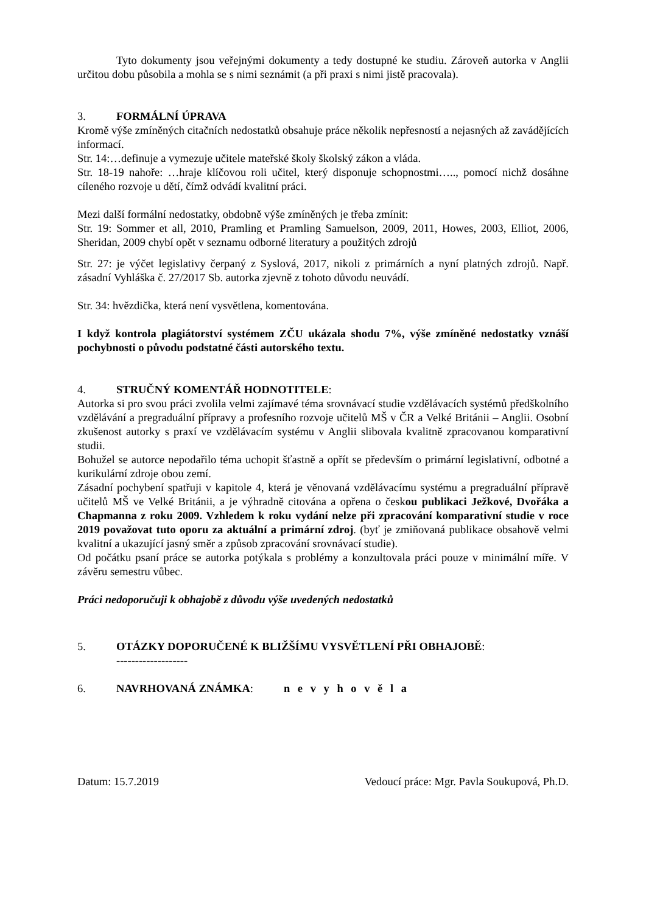Tyto dokumenty jsou veřejnými dokumenty a tedy dostupné ke studiu. Zároveň autorka v Anglii určitou dobu působila a mohla se s nimi seznámit (a při praxi s nimi jistě pracovala).
3. FORMÁLNÍ ÚPRAVA
Kromě výše zmíněných citačních nedostatků obsahuje práce několik nepřesností a nejasných až zavádějících informací.
Str. 14:…definuje a vymezuje učitele mateřské školy školský zákon a vláda.
Str. 18-19 nahoře: …hraje klíčovou roli učitel, který disponuje schopnostmi….., pomocí nichž dosáhne cíleného rozvoje u dětí, čímž odvádí kvalitní práci.
Mezi další formální nedostatky, obdobně výše zmíněných je třeba zmínit:
Str. 19: Sommer et all, 2010, Pramling et Pramling Samuelson, 2009, 2011, Howes, 2003, Elliot, 2006, Sheridan, 2009 chybí opět v seznamu odborné literatury a použitých zdrojů
Str. 27: je výčet legislativy čerpaný z Syslová, 2017, nikoli z primárních a nyní platných zdrojů. Např. zásadní Vyhláška č. 27/2017 Sb. autorka zjevně z tohoto důvodu neuvádí.
Str. 34: hvězdička, která není vysvětlena, komentována.
I když kontrola plagiátorství systémem ZČU ukázala shodu 7%, výše zmíněné nedostatky vznáší pochybnosti o původu podstatné části autorského textu.
4. STRUČNÝ KOMENTÁŘ HODNOTITELE:
Autorka si pro svou práci zvolila velmi zajímavé téma srovnávací studie vzdělávacích systémů předškolního vzdělávání a pregraduální přípravy a profesního rozvoje učitelů MŠ v ČR a Velké Británii – Anglii. Osobní zkušenost autorky s praxí ve vzdělávacím systému v Anglii slibovala kvalitně zpracovanou komparativní studii.
Bohužel se autorce nepodařilo téma uchopit šťastně a opřít se především o primární legislativní, odbotné a kurikulární zdroje obou zemí.
Zásadní pochybení spatřuji v kapitole 4, která je věnovaná vzdělávacímu systému a pregraduální přípravě učitelů MŠ ve Velké Británii, a je výhradně citována a opřena o českou publikaci Ježkové, Dvořáka a Chapmanna z roku 2009. Vzhledem k roku vydání nelze při zpracování komparativní studie v roce 2019 považovat tuto oporu za aktuální a primární zdroj. (byť je zmiňovaná publikace obsahově velmi kvalitní a ukazující jasný směr a způsob zpracování srovnávací studie).
Od počátku psaní práce se autorka potýkala s problémy a konzultovala práci pouze v minimální míře. V závěru semestru vůbec.
Práci nedoporučuji k obhajobě z důvodu výše uvedených nedostatků
5. OTÁZKY DOPORUČENÉ K BLIŽŠÍMU VYSVĚTLENÍ PŘI OBHAJOBĚ:
-------------------
6. NAVRHOVANÁ ZNÁMKA: n e v y h o v ě l a
Datum: 15.7.2019 Vedoucí práce: Mgr. Pavla Soukupová, Ph.D.